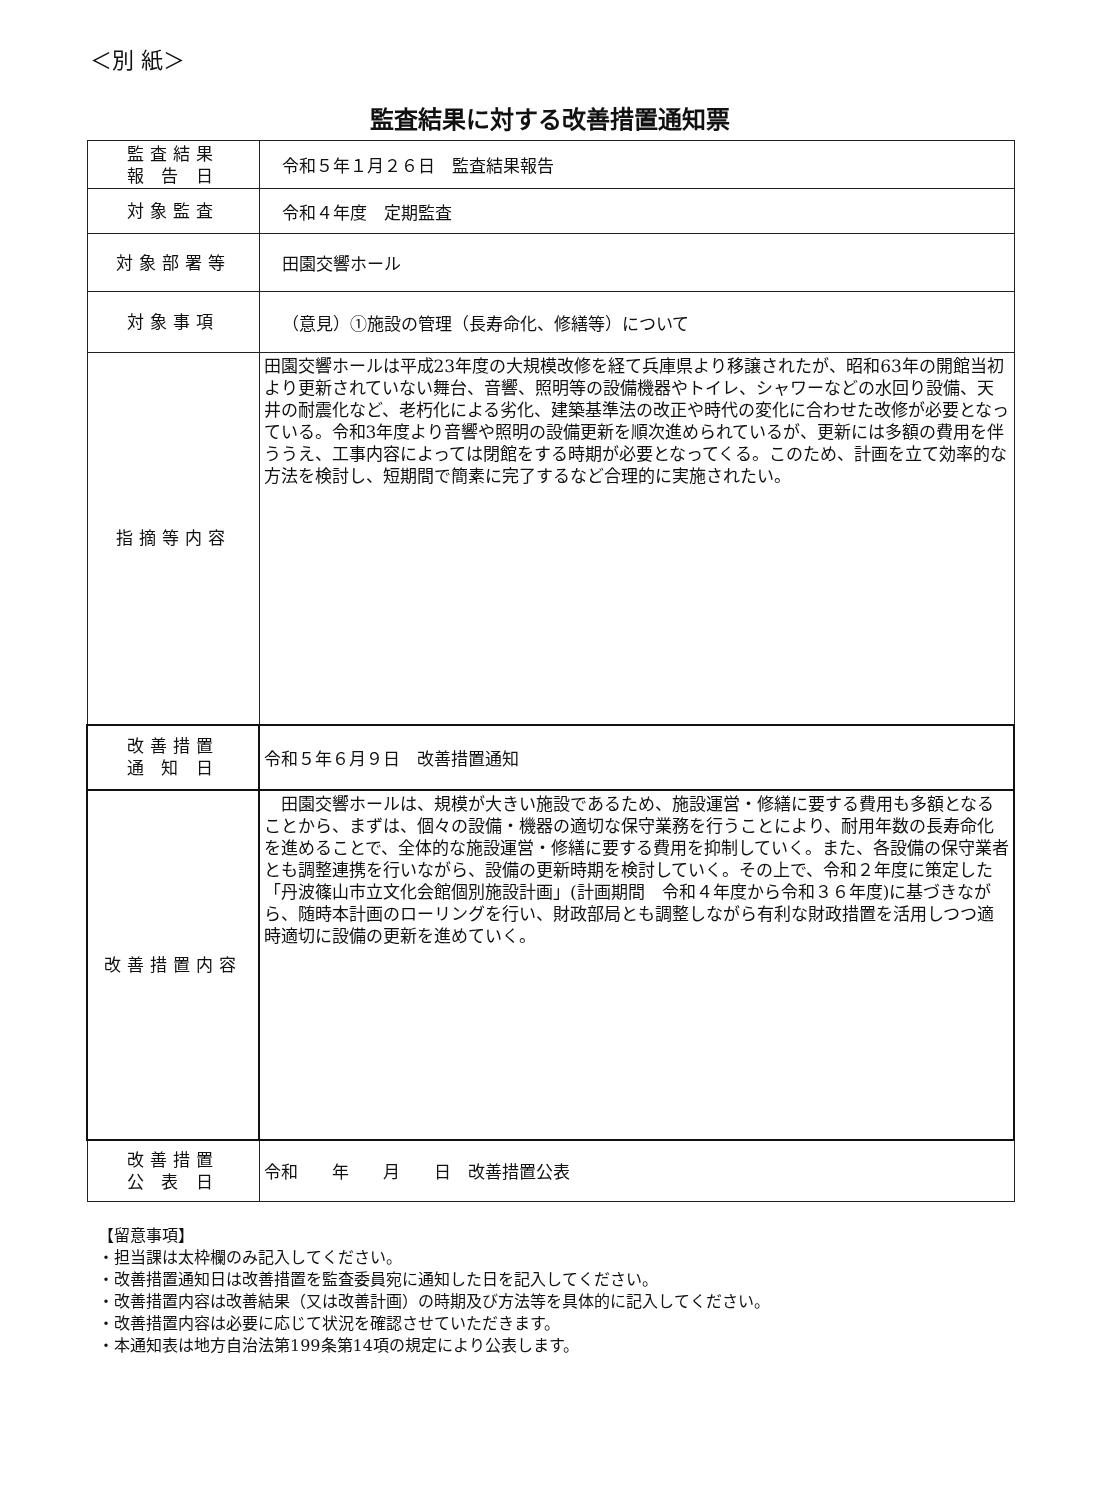＜別 紙＞
監査結果に対する改善措置通知票
| 監査結果 報 告 日 | 令和５年１月２６日 監査結果報告 |
| 対象監査 | 令和４年度 定期監査 |
| 対象部署等 | 田園交響ホール |
| 対象事項 | （意見）①施設の管理（長寿命化、修繕等）について |
| 指摘等内容 | 田園交響ホールは平成23年度の大規模改修を経て兵庫県より移譲されたが、昭和63年の開館当初より更新されていない舞台、音響、照明等の設備機器やトイレ、シャワーなどの水回り設備、天井の耐震化など、老朽化による劣化、建築基準法の改正や時代の変化に合わせた改修が必要となっている。令和3年度より音響や照明の設備更新を順次進められているが、更新には多額の費用を伴ううえ、工事内容によっては閉館をする時期が必要となってくる。このため、計画を立て効率的な方法を検討し、短期間で簡素に完了するなど合理的に実施されたい。 |
| 改善措置 通 知 日 | 令和５年６月９日 改善措置通知 |
| 改善措置内容 | 田園交響ホールは、規模が大きい施設であるため、施設運営・修繕に要する費用も多額となることから、まずは、個々の設備・機器の適切な保守業務を行うことにより、耐用年数の長寿命化を進めることで、全体的な施設運営・修繕に要する費用を抑制していく。また、各設備の保守業者とも調整連携を行いながら、設備の更新時期を検討していく。その上で、令和２年度に策定した「丹波篠山市立文化会館個別施設計画」(計画期間 令和４年度から令和３６年度)に基づきながら、随時本計画のローリングを行い、財政部局とも調整しながら有利な財政措置を活用しつつ適時適切に設備の更新を進めていく。 |
| 改善措置 公 表 日 | 令和 年 月 日 改善措置公表 |
【留意事項】
・担当課は太枠欄のみ記入してください。
・改善措置通知日は改善措置を監査委員宛に通知した日を記入してください。
・改善措置内容は改善結果（又は改善計画）の時期及び方法等を具体的に記入してください。
・改善措置内容は必要に応じて状況を確認させていただきます。
・本通知表は地方自治法第199条第14項の規定により公表します。